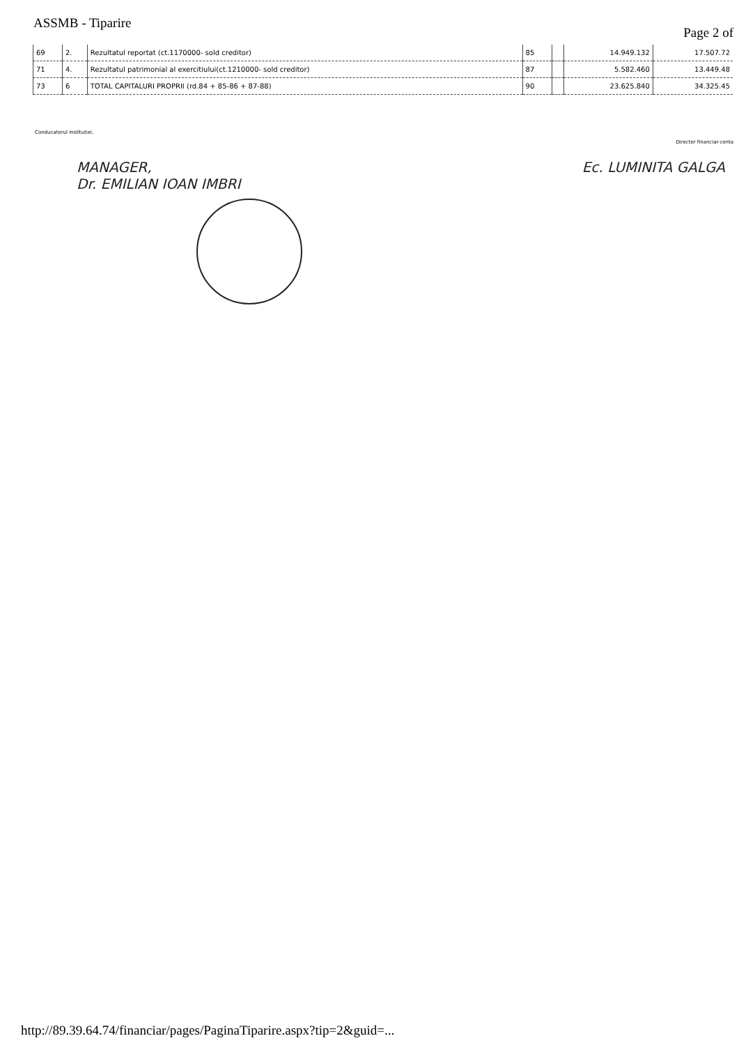ASSMB - Tiparire Page 2 of
| 69 | 2. | Rezultatul reportat (ct.1170000- sold creditor) | 85 | | 14.949.132 | 17.507.72 |
| 71 | 4. | Rezultatul patrimonial al exercitiului(ct.1210000- sold creditor) | 87 | | 5.582.460 | 13.449.48 |
| 73 | 6 | TOTAL CAPITALURI PROPRII (rd.84 + 85-86 + 87-88) | 90 | | 23.625.840 | 34.325.45 |
Conducatorul institutiei, Director financiar-conta
MANAGER,
Dr. EMILIAN IOAN IMBRI Ec. LUMINITA GALGA
http://89.39.64.74/financiar/pages/PaginaTiparire.aspx?tip=2&guid=...